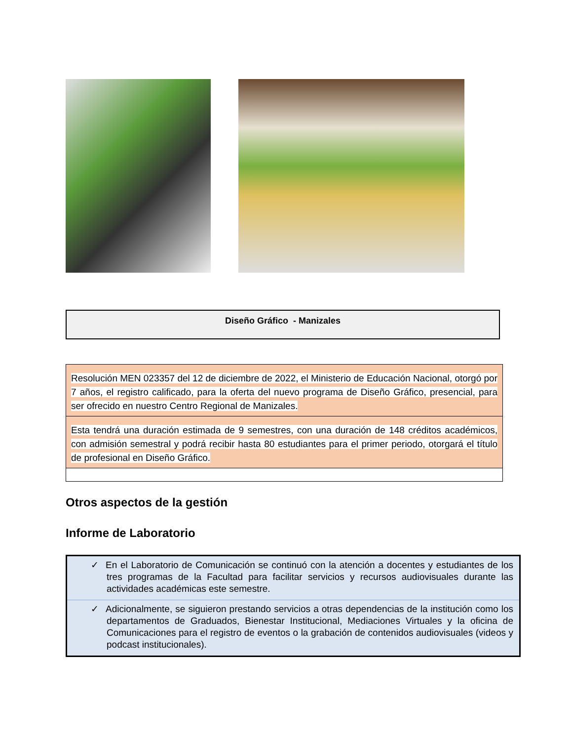Diseño Gráfico - Manizales
| Resolución MEN 023357 del 12 de diciembre de 2022, el Ministerio de Educación Nacional, otorgó por 7 años, el registro calificado, para la oferta del nuevo programa de Diseño Gráfico, presencial, para ser ofrecido en nuestro Centro Regional de Manizales. |
| Esta tendrá una duración estimada de 9 semestres, con una duración de 148 créditos académicos, con admisión semestral y podrá recibir hasta 80 estudiantes para el primer periodo, otorgará el título de profesional en Diseño Gráfico. |
Otros aspectos de la gestión
Informe de Laboratorio
| ✓ En el Laboratorio de Comunicación se continuó con la atención a docentes y estudiantes de los tres programas de la Facultad para facilitar servicios y recursos audiovisuales durante las actividades académicas este semestre. |
| ✓ Adicionalmente, se siguieron prestando servicios a otras dependencias de la institución como los departamentos de Graduados, Bienestar Institucional, Mediaciones Virtuales y la oficina de Comunicaciones para el registro de eventos o la grabación de contenidos audiovisuales (videos y podcast institucionales). |